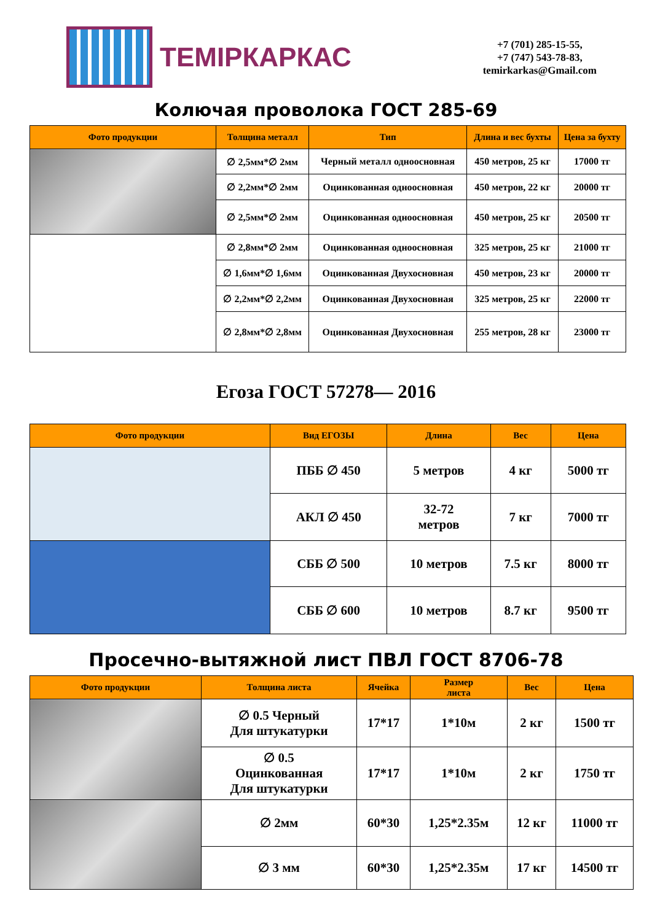ТЕМІРКАРКАС
+7 (701) 285-15-55,
+7 (747) 543-78-83,
temirkarkas@Gmail.com
Колючая проволока ГОСТ 285-69
| Фото продукции | Толщина металл | Тип | Длина и вес бухты | Цена за бухту |
| --- | --- | --- | --- | --- |
| | ∅ 2,5мм*∅ 2мм | Черный металл одноосновная | 450 метров, 25 кг | 17000 тг |
| | ∅ 2,2мм*∅ 2мм | Оцинкованная одноосновная | 450 метров, 22 кг | 20000 тг |
| | ∅ 2,5мм*∅ 2мм | Оцинкованная одноосновная | 450 метров, 25 кг | 20500 тг |
| | ∅ 2,8мм*∅ 2мм | Оцинкованная одноосновная | 325 метров, 25 кг | 21000 тг |
| | ∅ 1,6мм*∅ 1,6мм | Оцинкованная Двухосновная | 450 метров, 23 кг | 20000 тг |
| | ∅ 2,2мм*∅ 2,2мм | Оцинкованная Двухосновная | 325 метров, 25 кг | 22000 тг |
| | ∅ 2,8мм*∅ 2,8мм | Оцинкованная Двухосновная | 255 метров, 28 кг | 23000 тг |
Егоза ГОСТ 57278— 2016
| Фото продукции | Вид ЕГОЗЫ | Длина | Вес | Цена |
| --- | --- | --- | --- | --- |
| | ПББ ∅ 450 | 5 метров | 4 кг | 5000 тг |
| | АКЛ ∅ 450 | 32-72 метров | 7 кг | 7000 тг |
| | СББ ∅ 500 | 10 метров | 7.5 кг | 8000 тг |
| | СББ ∅ 600 | 10 метров | 8.7 кг | 9500 тг |
Просечно-вытяжной лист ПВЛ ГОСТ 8706-78
| Фото продукции | Толщина листа | Ячейка | Размер листа | Вес | Цена |
| --- | --- | --- | --- | --- | --- |
| | ∅ 0.5 Черный Для штукатурки | 17*17 | 1*10м | 2 кг | 1500 тг |
| | ∅ 0.5 Оцинкованная Для штукатурки | 17*17 | 1*10м | 2 кг | 1750 тг |
| | ∅ 2мм | 60*30 | 1,25*2.35м | 12 кг | 11000 тг |
| | ∅ 3 мм | 60*30 | 1,25*2.35м | 17 кг | 14500 тг |